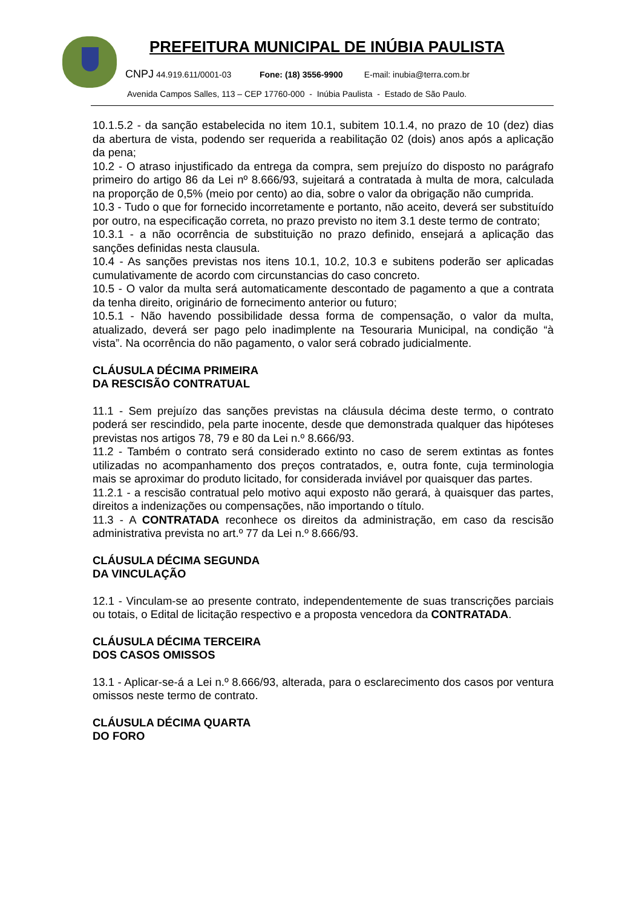PREFEITURA MUNICIPAL DE INÚBIA PAULISTA
CNPJ 44.919.611/0001-03 Fone: (18) 3556-9900 E-mail: inubia@terra.com.br
Avenida Campos Salles, 113 – CEP 17760-000 - Inúbia Paulista - Estado de São Paulo.
10.1.5.2 - da sanção estabelecida no item 10.1, subitem 10.1.4, no prazo de 10 (dez) dias da abertura de vista, podendo ser requerida a reabilitação 02 (dois) anos após a aplicação da pena;
10.2 - O atraso injustificado da entrega da compra, sem prejuízo do disposto no parágrafo primeiro do artigo 86 da Lei nº 8.666/93, sujeitará a contratada à multa de mora, calculada na proporção de 0,5% (meio por cento) ao dia, sobre o valor da obrigação não cumprida.
10.3 - Tudo o que for fornecido incorretamente e portanto, não aceito, deverá ser substituído por outro, na especificação correta, no prazo previsto no item 3.1 deste termo de contrato;
10.3.1 - a não ocorrência de substituição no prazo definido, ensejará a aplicação das sanções definidas nesta clausula.
10.4 - As sanções previstas nos itens 10.1, 10.2, 10.3 e subitens poderão ser aplicadas cumulativamente de acordo com circunstancias do caso concreto.
10.5 - O valor da multa será automaticamente descontado de pagamento a que a contrata da tenha direito, originário de fornecimento anterior ou futuro;
10.5.1 - Não havendo possibilidade dessa forma de compensação, o valor da multa, atualizado, deverá ser pago pelo inadimplente na Tesouraria Municipal, na condição “à vista”. Na ocorrência do não pagamento, o valor será cobrado judicialmente.
CLÁUSULA DÉCIMA PRIMEIRA
DA RESCISÃO CONTRATUAL
11.1 - Sem prejuízo das sanções previstas na cláusula décima deste termo, o contrato poderá ser rescindido, pela parte inocente, desde que demonstrada qualquer das hipóteses previstas nos artigos 78, 79 e 80 da Lei n.º 8.666/93.
11.2 - Também o contrato será considerado extinto no caso de serem extintas as fontes utilizadas no acompanhamento dos preços contratados, e, outra fonte, cuja terminologia mais se aproximar do produto licitado, for considerada inviável por quaisquer das partes.
11.2.1 - a rescisão contratual pelo motivo aqui exposto não gerará, à quaisquer das partes, direitos a indenizações ou compensações, não importando o título.
11.3 - A CONTRATADA reconhece os direitos da administração, em caso da rescisão administrativa prevista no art.º 77 da Lei n.º 8.666/93.
CLÁUSULA DÉCIMA SEGUNDA
DA VINCULAÇÃO
12.1 - Vinculam-se ao presente contrato, independentemente de suas transcrições parciais ou totais, o Edital de licitação respectivo e a proposta vencedora da CONTRATADA.
CLÁUSULA DÉCIMA TERCEIRA
DOS CASOS OMISSOS
13.1 - Aplicar-se-á a Lei n.º 8.666/93, alterada, para o esclarecimento dos casos por ventura omissos neste termo de contrato.
CLÁUSULA DÉCIMA QUARTA
DO FORO